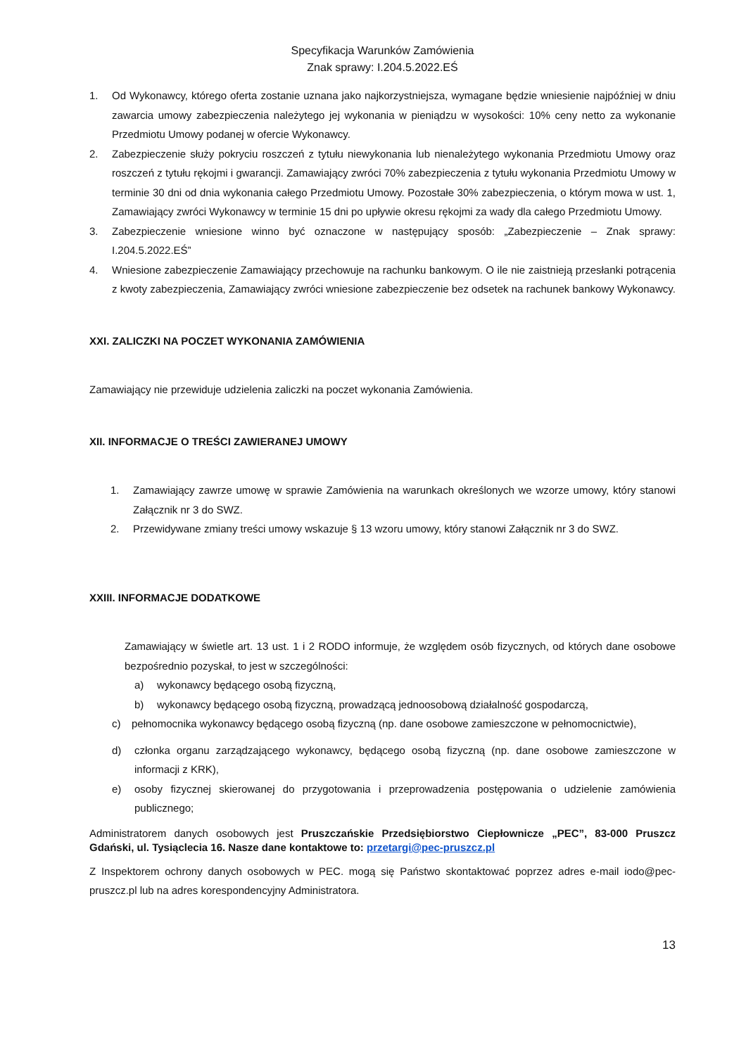Specyfikacja Warunków Zamówienia
Znak sprawy: I.204.5.2022.EŚ
1. Od Wykonawcy, którego oferta zostanie uznana jako najkorzystniejsza, wymagane będzie wniesienie najpóźniej w dniu zawarcia umowy zabezpieczenia należytego jej wykonania w pieniądzu w wysokości: 10% ceny netto za wykonanie Przedmiotu Umowy podanej w ofercie Wykonawcy.
2. Zabezpieczenie służy pokryciu roszczeń z tytułu niewykonania lub nienależytego wykonania Przedmiotu Umowy oraz roszczeń z tytułu rękojmi i gwarancji. Zamawiający zwróci 70% zabezpieczenia z tytułu wykonania Przedmiotu Umowy w terminie 30 dni od dnia wykonania całego Przedmiotu Umowy. Pozostałe 30% zabezpieczenia, o którym mowa w ust. 1, Zamawiający zwróci Wykonawcy w terminie 15 dni po upływie okresu rękojmi za wady dla całego Przedmiotu Umowy.
3. Zabezpieczenie wniesione winno być oznaczone w następujący sposób: „Zabezpieczenie – Znak sprawy: I.204.5.2022.EŚ”
4. Wniesione zabezpieczenie Zamawiający przechowuje na rachunku bankowym. O ile nie zaistnieją przesłanki potrącenia z kwoty zabezpieczenia, Zamawiający zwróci wniesione zabezpieczenie bez odsetek na rachunek bankowy Wykonawcy.
XXI. ZALICZKI NA POCZET WYKONANIA ZAMÓWIENIA
Zamawiający nie przewiduje udzielenia zaliczki na poczet wykonania Zamówienia.
XII. INFORMACJE O TREŚCI ZAWIERANEJ UMOWY
1. Zamawiający zawrze umowę w sprawie Zamówienia na warunkach określonych we wzorze umowy, który stanowi Załącznik nr 3 do SWZ.
2. Przewidywane zmiany treści umowy wskazuje § 13 wzoru umowy, który stanowi Załącznik nr 3 do SWZ.
XXIII. INFORMACJE DODATKOWE
Zamawiający w świetle art. 13 ust. 1 i 2 RODO informuje, że względem osób fizycznych, od których dane osobowe bezpośrednio pozyskał, to jest w szczególności:
a) wykonawcy będącego osobą fizyczną,
b) wykonawcy będącego osobą fizyczną, prowadzącą jednoosobową działalność gospodarczą,
c) pełnomocnika wykonawcy będącego osobą fizyczną (np. dane osobowe zamieszczone w pełnomocnictwie),
d) członka organu zarządzającego wykonawcy, będącego osobą fizyczną (np. dane osobowe zamieszczone w informacji z KRK),
e) osoby fizycznej skierowanej do przygotowania i przeprowadzenia postępowania o udzielenie zamówienia publicznego;
Administratorem danych osobowych jest Pruszczańskie Przedsiębiorstwo Ciepłownicze „PEC”, 83-000 Pruszcz Gdański, ul. Tysiąclecia 16. Nasze dane kontaktowe to: przetargi@pec-pruszcz.pl
Z Inspektorem ochrony danych osobowych w PEC. mogą się Państwo skontaktować poprzez adres e-mail iodo@pec-pruszcz.pl lub na adres korespondencyjny Administratora.
13